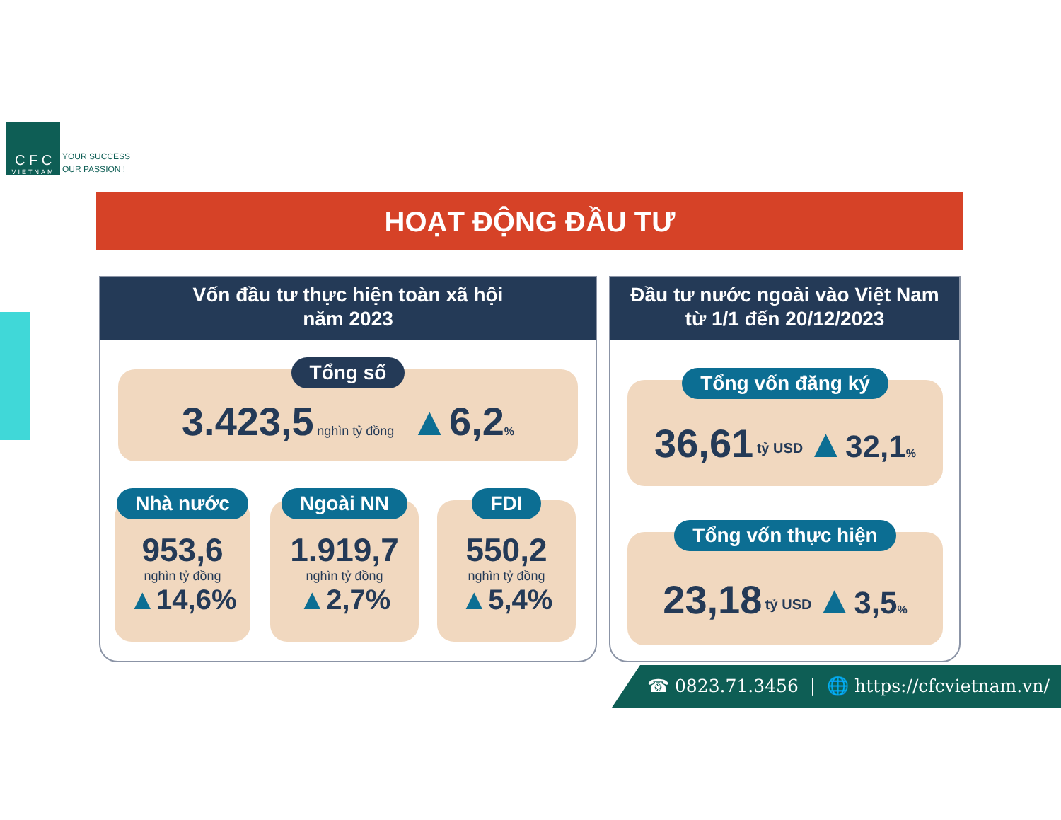C F C
VIETNAM
YOUR SUCCESS
OUR PASSION !
HOẠT ĐỘNG ĐẦU TƯ
Vốn đầu tư thực hiện toàn xã hội
năm 2023
Tổng số
3.423,5 nghìn tỷ đồng ▲6,2%
Nhà nước
953,6
nghìn tỷ đồng
▲14,6%
Ngoài NN
1.919,7
nghìn tỷ đồng
▲2,7%
FDI
550,2
nghìn tỷ đồng
▲5,4%
Đầu tư nước ngoài vào Việt Nam
từ 1/1 đến 20/12/2023
Tổng vốn đăng ký
36,61 <sup>tỷ USD</sup> ▲32,1%
Tổng vốn thực hiện
23,18 <sup>tỷ USD</sup> ▲3,5%
☎ 0823.71.3456 | 🌐 https://cfcvietnam.vn/